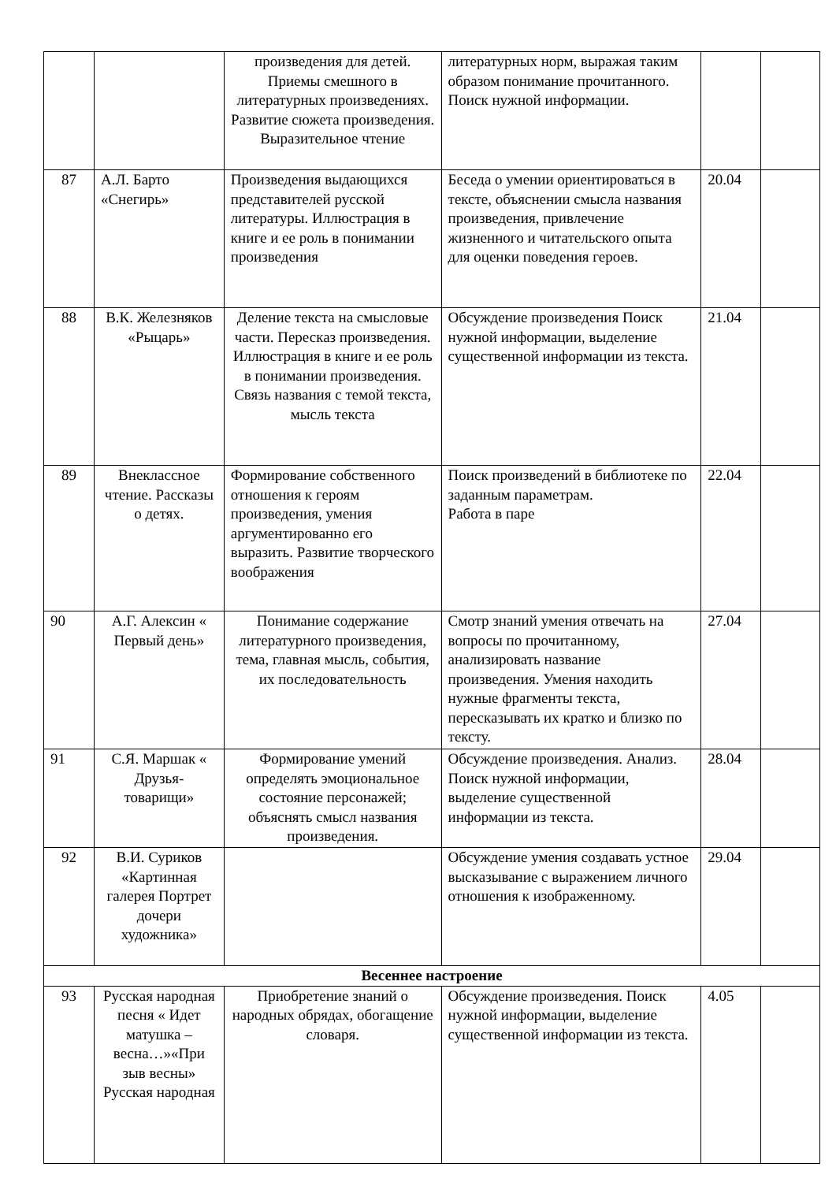| | | произведения для детей. Приемы смешного в литературных произведениях. Развитие сюжета произведения. Выразительное чтение | литературных норм, выражая таким образом понимание прочитанного. Поиск нужной информации. | | |
| 87 | А.Л. Барто «Снегирь» | Произведения выдающихся представителей русской литературы. Иллюстрация в книге и ее роль в понимании произведения | Беседа о умении ориентироваться в тексте, объяснении смысла названия произведения, привлечение жизненного и читательского опыта для оценки поведения героев. | 20.04 | |
| 88 | В.К. Железняков «Рыцарь» | Деление текста на смысловые части. Пересказ произведения. Иллюстрация в книге и ее роль в понимании произведения. Связь названия с темой текста, мысль текста | Обсуждение произведения Поиск нужной информации, выделение существенной информации из текста. | 21.04 | |
| 89 | Внеклассное чтение. Рассказы о детях. | Формирование собственного отношения к героям произведения, умения аргументированно его выразить. Развитие творческого воображения | Поиск произведений в библиотеке по заданным параметрам. Работа в паре | 22.04 | |
| 90 | А.Г. Алексин « Первый день» | Понимание содержание литературного произведения, тема, главная мысль, события, их последовательность | Смотр знаний умения отвечать на вопросы по прочитанному, анализировать название произведения. Умения находить нужные фрагменты текста, пересказывать их кратко и близко по тексту. | 27.04 | |
| 91 | С.Я. Маршак « Друзья-товарищи» | Формирование умений определять эмоциональное состояние персонажей; объяснять смысл названия произведения. | Обсуждение произведения. Анализ. Поиск нужной информации, выделение существенной информации из текста. | 28.04 | |
| 92 | В.И. Суриков «Картинная галерея Портрет дочери художника» | | Обсуждение умения создавать устное высказывание с выражением личного отношения к изображенному. | 29.04 | |
| Весеннее настроение | | | | | |
| 93 | Русская народная песня « Идет матушка – весна…»«При зыв весны» Русская народная | Приобретение знаний о народных обрядах, обогащение словаря. | Обсуждение произведения. Поиск нужной информации, выделение существенной информации из текста. | 4.05 | |